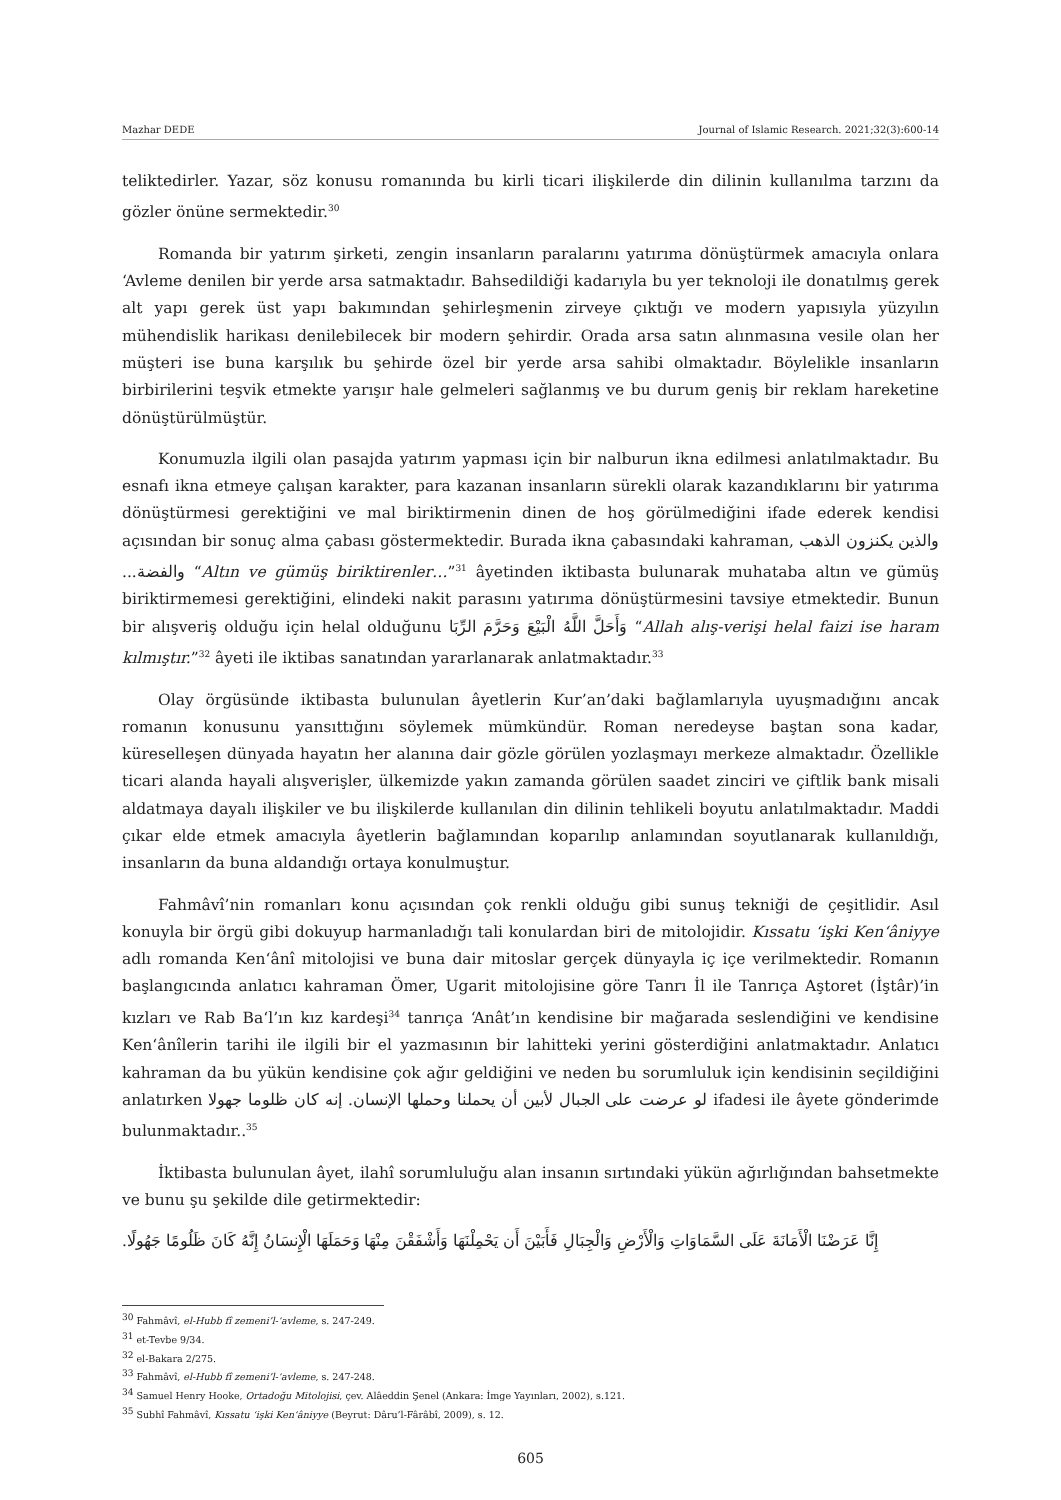Mazhar DEDE Journal of Islamic Research. 2021;32(3):600-14
teliktedirler. Yazar, söz konusu romanında bu kirli ticari ilişkilerde din dilinin kullanılma tarzını da gözler önüne sermektedir.<sup>30</sup>
Romanda bir yatırım şirketi, zengin insanların paralarını yatırıma dönüştürmek amacıyla onlara ‘Avleme denilen bir yerde arsa satmaktadır. Bahsedildiği kadarıyla bu yer teknoloji ile donatılmış gerek alt yapı gerek üst yapı bakımından şehirleşmenin zirveye çıktığı ve modern yapısıyla yüzyılın mühendislik harikası denilebilecek bir modern şehirdir. Orada arsa satın alınmasına vesile olan her müşteri ise buna karşılık bu şehirde özel bir yerde arsa sahibi olmaktadır. Böylelikle insanların birbirilerini teşvik etmekte yarışır hale gelmeleri sağlanmış ve bu durum geniş bir reklam hareketine dönüştürülmüştür.
Konumuzla ilgili olan pasajda yatırım yapması için bir nalburun ikna edilmesi anlatılmaktadır. Bu esnafı ikna etmeye çalışan karakter, para kazanan insanların sürekli olarak kazandıklarını bir yatırıma dönüştürmesi gerektiğini ve mal biriktirmenin dinen de hoş görülmediğini ifade ederek kendisi açısından bir sonuç alma çabası göstermektedir. Burada ikna çabasındaki kahraman, والذين يكنزون الذهب والفضة... “Altın ve gümüş biriktirenler…”<sup>31</sup> âyetinden iktibasta bulunarak muhataba altın ve gümüş biriktirmemesi gerektiğini, elindeki nakit parasını yatırıma dönüştürmesini tavsiye etmektedir. Bunun bir alışveriş olduğu için helal olduğunu وَأَحَلَّ اللَّهُ الْبَيْعَ وَحَرَّمَ الرِّبَا “Allah alış-verişi helal faizi ise haram kılmıştır.”<sup>32</sup> âyeti ile iktibas sanatından yararlanarak anlatmaktadır.<sup>33</sup>
Olay örgüsünde iktibasta bulunulan âyetlerin Kur’an’daki bağlamlarıyla uyuşmadığını ancak romanın konusunu yansıttığını söylemek mümkündür. Roman neredeyse baştan sona kadar, küreselleşen dünyada hayatın her alanına dair gözle görülen yozlaşmayı merkeze almaktadır. Özellikle ticari alanda hayali alışverişler, ülkemizde yakın zamanda görülen saadet zinciri ve çiftlik bank misali aldatmaya dayalı ilişkiler ve bu ilişkilerde kullanılan din dilinin tehlikeli boyutu anlatılmaktadır. Maddi çıkar elde etmek amacıyla âyetlerin bağlamından koparılıp anlamından soyutlanarak kullanıldığı, insanların da buna aldandığı ortaya konulmuştur.
Fahmâvî’nin romanları konu açısından çok renkli olduğu gibi sunuş tekniği de çeşitlidir. Asıl konuyla bir örgü gibi dokuyup harmanladığı tali konulardan biri de mitolojidir. Kıssatu ‘işki Ken‘âniyye adlı romanda Ken‘ânî mitolojisi ve buna dair mitoslar gerçek dünyayla iç içe verilmektedir. Romanın başlangıcında anlatıcı kahraman Ömer, Ugarit mitolojisine göre Tanrı İl ile Tanrıça Aştoret (İştâr)’in kızları ve Rab Ba‘l’ın kız kardeşi<sup>34</sup> tanrıça ‘Anât’ın kendisine bir mağarada seslendiğini ve kendisine Ken‘ânîlerin tarihi ile ilgili bir el yazmasının bir lahitteki yerini gösterdiğini anlatmaktadır. Anlatıcı kahraman da bu yükün kendisine çok ağır geldiğini ve neden bu sorumluluk için kendisinin seçildiğini anlatırken لو عرضت على الجبال لأبين أن يحملنا وحملها الإنسان. إنه كان ظلوما جهولا ifadesi ile âyete gönderimde bulunmaktadır..<sup>35</sup>
İktibasta bulunulan âyet, ilahî sorumluluğu alan insanın sırtındaki yükün ağırlığından bahsetmekte ve bunu şu şekilde dile getirmektedir:
إِنَّا عَرَضْنَا الْأَمَانَةَ عَلَى السَّمَاوَاتِ وَالْأَرْضِ وَالْجِبَالِ فَأَبَيْنَ أَن يَحْمِلْنَهَا وَأَشْفَقْنَ مِنْهَا وَحَمَلَهَا الْإِنسَانُ إِنَّهُ كَانَ ظَلُومًا جَهُولًا.
<sup>30</sup> Fahmâvî, el-Hubb fî zemeni’l-‘avleme, s. 247-249.
<sup>31</sup> et-Tevbe 9/34.
<sup>32</sup> el-Bakara 2/275.
<sup>33</sup> Fahmâvî, el-Hubb fî zemeni’l-‘avleme, s. 247-248.
<sup>34</sup> Samuel Henry Hooke, Ortadoğu Mitolojisi, çev. Alâeddin Şenel (Ankara: İmge Yayınları, 2002), s.121.
<sup>35</sup> Subhî Fahmâvî, Kıssatu ‘işki Ken‘âniyye (Beyrut: Dâru’l-Fârâbî, 2009), s. 12.
605